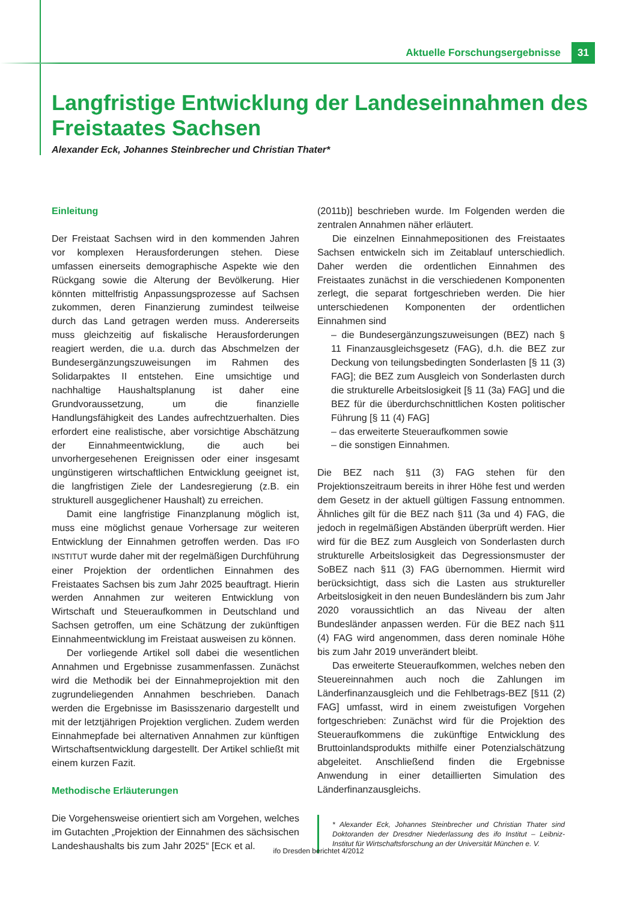Aktuelle Forschungsergebnisse 31
Langfristige Entwicklung der Landeseinnahmen des Freistaates Sachsen
Alexander Eck, Johannes Steinbrecher und Christian Thater*
Einleitung
Der Freistaat Sachsen wird in den kommenden Jahren vor komplexen Herausforderungen stehen. Diese umfassen einerseits demographische Aspekte wie den Rückgang sowie die Alterung der Bevölkerung. Hier könnten mittelfristig Anpassungsprozesse auf Sachsen zukommen, deren Finanzierung zumindest teilweise durch das Land getragen werden muss. Andererseits muss gleichzeitig auf fiskalische Herausforderungen reagiert werden, die u.a. durch das Abschmelzen der Bundesergänzungszuweisungen im Rahmen des Solidarpaktes II entstehen. Eine umsichtige und nachhaltige Haushaltsplanung ist daher eine Grundvoraussetzung, um die finanzielle Handlungsfähigkeit des Landes aufrechtzuerhalten. Dies erfordert eine realistische, aber vorsichtige Abschätzung der Einnahmeentwicklung, die auch bei unvorhergesehenen Ereignissen oder einer insgesamt ungünstigeren wirtschaftlichen Entwicklung geeignet ist, die langfristigen Ziele der Landesregierung (z.B. ein strukturell ausgeglichener Haushalt) zu erreichen.
Damit eine langfristige Finanzplanung möglich ist, muss eine möglichst genaue Vorhersage zur weiteren Entwicklung der Einnahmen getroffen werden. Das IFO INSTITUT wurde daher mit der regelmäßigen Durchführung einer Projektion der ordentlichen Einnahmen des Freistaates Sachsen bis zum Jahr 2025 beauftragt. Hierin werden Annahmen zur weiteren Entwicklung von Wirtschaft und Steueraufkommen in Deutschland und Sachsen getroffen, um eine Schätzung der zukünftigen Einnahmeentwicklung im Freistaat ausweisen zu können.
Der vorliegende Artikel soll dabei die wesentlichen Annahmen und Ergebnisse zusammenfassen. Zunächst wird die Methodik bei der Einnahmeprojektion mit den zugrundeliegenden Annahmen beschrieben. Danach werden die Ergebnisse im Basisszenario dargestellt und mit der letztjährigen Projektion verglichen. Zudem werden Einnahmepfade bei alternativen Annahmen zur künftigen Wirtschaftsentwicklung dargestellt. Der Artikel schließt mit einem kurzen Fazit.
Methodische Erläuterungen
Die Vorgehensweise orientiert sich am Vorgehen, welches im Gutachten „Projektion der Einnahmen des sächsischen Landeshaushalts bis zum Jahr 2025“ [ECK et al.
(2011b)] beschrieben wurde. Im Folgenden werden die zentralen Annahmen näher erläutert.
Die einzelnen Einnahmepositionen des Freistaates Sachsen entwickeln sich im Zeitablauf unterschiedlich. Daher werden die ordentlichen Einnahmen des Freistaates zunächst in die verschiedenen Komponenten zerlegt, die separat fortgeschrieben werden. Die hier unterschiedenen Komponenten der ordentlichen Einnahmen sind
– die Bundesergänzungszuweisungen (BEZ) nach § 11 Finanzausgleichsgesetz (FAG), d.h. die BEZ zur Deckung von teilungsbedingten Sonderlasten [§ 11 (3) FAG]; die BEZ zum Ausgleich von Sonderlasten durch die strukturelle Arbeitslosigkeit [§ 11 (3a) FAG] und die BEZ für die überdurchschnittlichen Kosten politischer Führung [§ 11 (4) FAG]
– das erweiterte Steueraufkommen sowie
– die sonstigen Einnahmen.
Die BEZ nach §11 (3) FAG stehen für den Projektionszeitraum bereits in ihrer Höhe fest und werden dem Gesetz in der aktuell gültigen Fassung entnommen. Ähnliches gilt für die BEZ nach §11 (3a und 4) FAG, die jedoch in regelmäßigen Abständen überprüft werden. Hier wird für die BEZ zum Ausgleich von Sonderlasten durch strukturelle Arbeitslosigkeit das Degressionsmuster der SoBEZ nach §11 (3) FAG übernommen. Hiermit wird berücksichtigt, dass sich die Lasten aus struktureller Arbeitslosigkeit in den neuen Bundesländern bis zum Jahr 2020 voraussichtlich an das Niveau der alten Bundesländer anpassen werden. Für die BEZ nach §11 (4) FAG wird angenommen, dass deren nominale Höhe bis zum Jahr 2019 unverändert bleibt.
Das erweiterte Steueraufkommen, welches neben den Steuereinnahmen auch noch die Zahlungen im Länderfinanzausgleich und die Fehlbetrags-BEZ [§11 (2) FAG] umfasst, wird in einem zweistufigen Vorgehen fortgeschrieben: Zunächst wird für die Projektion des Steueraufkommens die zukünftige Entwicklung des Bruttoinlandsprodukts mithilfe einer Potenzialschätzung abgeleitet. Anschließend finden die Ergebnisse Anwendung in einer detaillierten Simulation des Länderfinanzausgleichs.
* Alexander Eck, Johannes Steinbrecher und Christian Thater sind Doktoranden der Dresdner Niederlassung des ifo Institut – Leibniz-Institut für Wirtschaftsforschung an der Universität München e. V.
ifo Dresden berichtet 4/2012